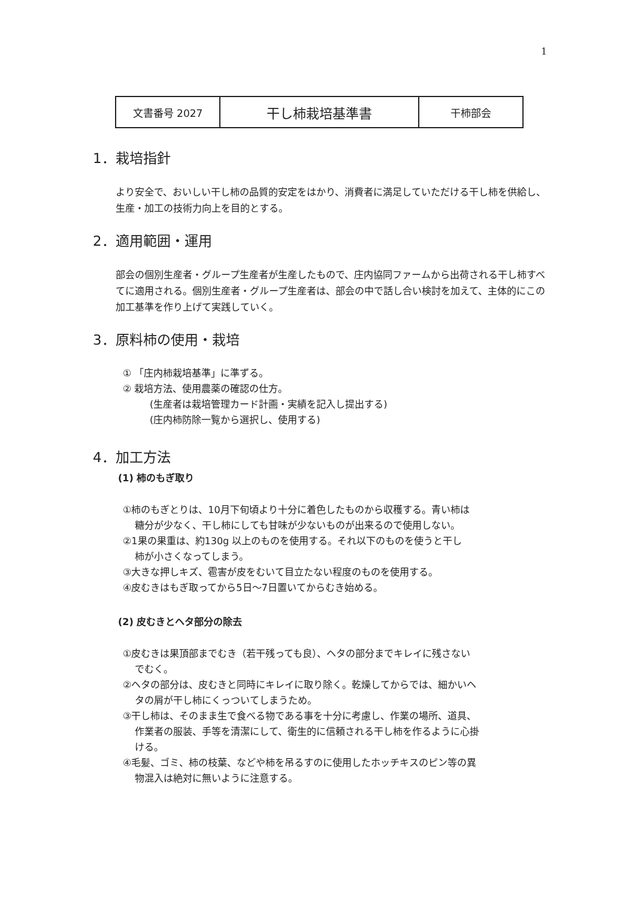1
| 文書番号 2027 | 干し柿栽培基準書 | 干柿部会 |
1．栽培指針
より安全で、おいしい干し柿の品質的安定をはかり、消費者に満足していただける干し柿を供給し、生産・加工の技術力向上を目的とする。
2．適用範囲・運用
部会の個別生産者・グループ生産者が生産したもので、庄内協同ファームから出荷される干し柿すべてに適用される。個別生産者・グループ生産者は、部会の中で話し合い検討を加えて、主体的にこの加工基準を作り上げて実践していく。
3．原料柿の使用・栽培
① 「庄内柿栽培基準」に準ずる。
② 栽培方法、使用農薬の確認の仕方。
(生産者は栽培管理カード計画・実績を記入し提出する)
(庄内柿防除一覧から選択し、使用する)
4．加工方法
(1) 柿のもぎ取り
①柿のもぎとりは、10月下旬頃より十分に着色したものから収穫する。青い柿は
糖分が少なく、干し柿にしても甘味が少ないものが出来るので使用しない。
②1果の果重は、約130g 以上のものを使用する。それ以下のものを使うと干し
柿が小さくなってしまう。
③大きな押しキズ、雹害が皮をむいて目立たない程度のものを使用する。
④皮むきはもぎ取ってから5日～7日置いてからむき始める。
(2) 皮むきとヘタ部分の除去
①皮むきは果頂部までむき（若干残っても良）、ヘタの部分までキレイに残さない
でむく。
②ヘタの部分は、皮むきと同時にキレイに取り除く。乾燥してからでは、細かいヘ
タの屑が干し柿にくっついてしまうため。
③干し柿は、そのまま生で食べる物である事を十分に考慮し、作業の場所、道具、
作業者の服装、手等を清潔にして、衛生的に信頼される干し柿を作るように心掛
ける。
④毛髪、ゴミ、柿の枝葉、などや柿を吊るすのに使用したホッチキスのピン等の異
物混入は絶対に無いように注意する。